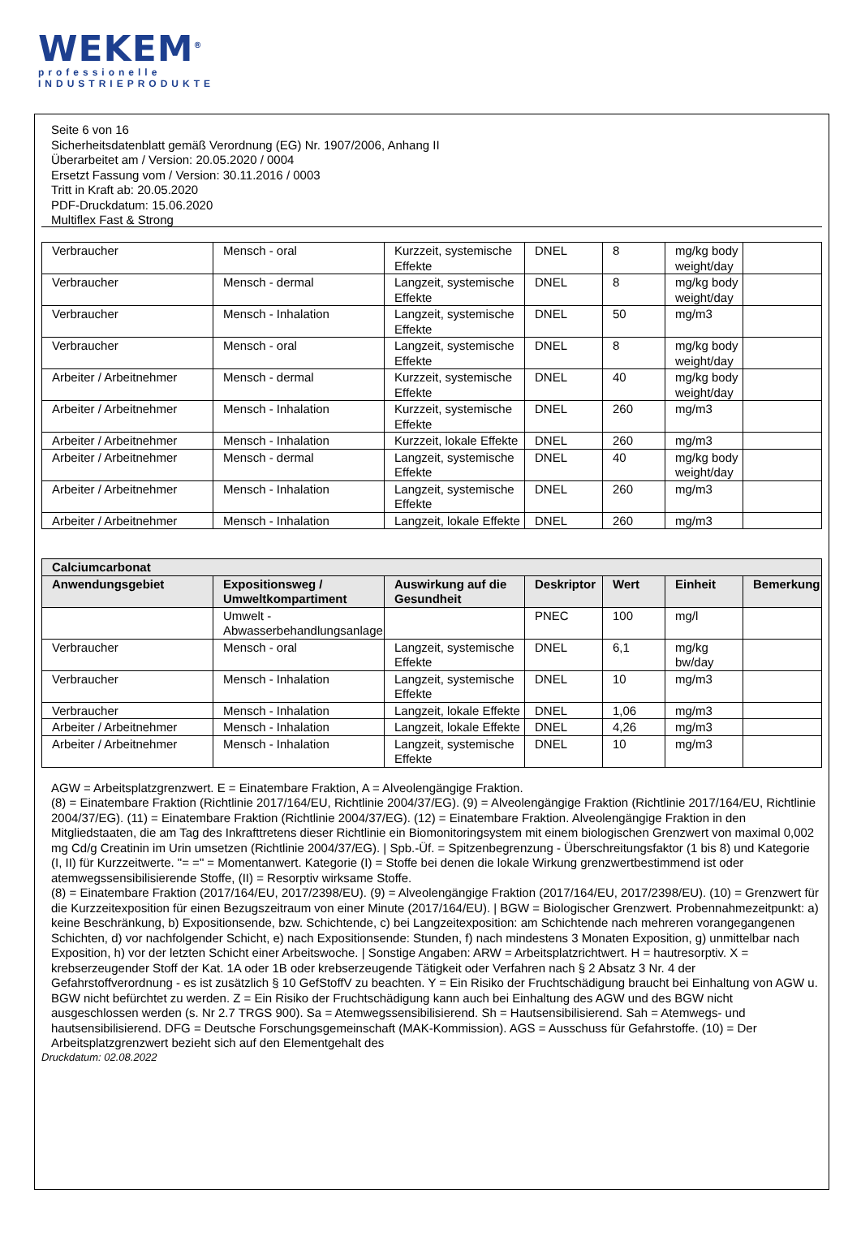WEKEM<sup>®</sup>
professionelle
INDUSTRIEPRODUKTE
Seite 6 von 16
Sicherheitsdatenblatt gemäß Verordnung (EG) Nr. 1907/2006, Anhang II
Überarbeitet am / Version: 20.05.2020 / 0004
Ersetzt Fassung vom / Version: 30.11.2016 / 0003
Tritt in Kraft ab: 20.05.2020
PDF-Druckdatum: 15.06.2020
Multiflex Fast & Strong
| Verbraucher | Mensch - oral | Kurzzeit, systemische Effekte | DNEL | 8 | mg/kg body weight/day | |
| Verbraucher | Mensch - dermal | Langzeit, systemische Effekte | DNEL | 8 | mg/kg body weight/day | |
| Verbraucher | Mensch - Inhalation | Langzeit, systemische Effekte | DNEL | 50 | mg/m3 | |
| Verbraucher | Mensch - oral | Langzeit, systemische Effekte | DNEL | 8 | mg/kg body weight/day | |
| Arbeiter / Arbeitnehmer | Mensch - dermal | Kurzzeit, systemische Effekte | DNEL | 40 | mg/kg body weight/day | |
| Arbeiter / Arbeitnehmer | Mensch - Inhalation | Kurzzeit, systemische Effekte | DNEL | 260 | mg/m3 | |
| Arbeiter / Arbeitnehmer | Mensch - Inhalation | Kurzzeit, lokale Effekte | DNEL | 260 | mg/m3 | |
| Arbeiter / Arbeitnehmer | Mensch - dermal | Langzeit, systemische Effekte | DNEL | 40 | mg/kg body weight/day | |
| Arbeiter / Arbeitnehmer | Mensch - Inhalation | Langzeit, systemische Effekte | DNEL | 260 | mg/m3 | |
| Arbeiter / Arbeitnehmer | Mensch - Inhalation | Langzeit, lokale Effekte | DNEL | 260 | mg/m3 | |
| Calciumcarbonat | | | | | | |
| --- | --- | --- | --- | --- | --- | --- |
| Anwendungsgebiet | Expositionsweg / Umweltkompartiment | Auswirkung auf die Gesundheit | Deskriptor | Wert | Einheit | Bemerkung |
| | Umwelt - Abwasserbehandlungsanlage | | PNEC | 100 | mg/l | |
| Verbraucher | Mensch - oral | Langzeit, systemische Effekte | DNEL | 6,1 | mg/kg bw/day | |
| Verbraucher | Mensch - Inhalation | Langzeit, systemische Effekte | DNEL | 10 | mg/m3 | |
| Verbraucher | Mensch - Inhalation | Langzeit, lokale Effekte | DNEL | 1,06 | mg/m3 | |
| Arbeiter / Arbeitnehmer | Mensch - Inhalation | Langzeit, lokale Effekte | DNEL | 4,26 | mg/m3 | |
| Arbeiter / Arbeitnehmer | Mensch - Inhalation | Langzeit, systemische Effekte | DNEL | 10 | mg/m3 | |
AGW = Arbeitsplatzgrenzwert. E = Einatembare Fraktion, A = Alveolengängige Fraktion.
(8) = Einatembare Fraktion (Richtlinie 2017/164/EU, Richtlinie 2004/37/EG). (9) = Alveolengängige Fraktion (Richtlinie 2017/164/EU, Richtlinie 2004/37/EG). (11) = Einatembare Fraktion (Richtlinie 2004/37/EG). (12) = Einatembare Fraktion. Alveolengängige Fraktion in den Mitgliedstaaten, die am Tag des Inkrafttretens dieser Richtlinie ein Biomonitoringsystem mit einem biologischen Grenzwert von maximal 0,002 mg Cd/g Creatinin im Urin umsetzen (Richtlinie 2004/37/EG). | Spb.-Üf. = Spitzenbegrenzung - Überschreitungsfaktor (1 bis 8) und Kategorie (I, II) für Kurzzeitwerte. "= =" = Momentanwert. Kategorie (I) = Stoffe bei denen die lokale Wirkung grenzwertbestimmend ist oder atemwegssensibilisierende Stoffe, (II) = Resorptiv wirksame Stoffe.
(8) = Einatembare Fraktion (2017/164/EU, 2017/2398/EU). (9) = Alveolengängige Fraktion (2017/164/EU, 2017/2398/EU). (10) = Grenzwert für die Kurzzeitexposition für einen Bezugszeitraum von einer Minute (2017/164/EU). | BGW = Biologischer Grenzwert. Probennahmezeitpunkt: a) keine Beschränkung, b) Expositionsende, bzw. Schichtende, c) bei Langzeitexposition: am Schichtende nach mehreren vorangegangenen Schichten, d) vor nachfolgender Schicht, e) nach Expositionsende: Stunden, f) nach mindestens 3 Monaten Exposition, g) unmittelbar nach Exposition, h) vor der letzten Schicht einer Arbeitswoche. | Sonstige Angaben: ARW = Arbeitsplatzrichtwert. H = hautresorptiv. X = krebserzeugender Stoff der Kat. 1A oder 1B oder krebserzeugende Tätigkeit oder Verfahren nach § 2 Absatz 3 Nr. 4 der Gefahrstoffverordnung - es ist zusätzlich § 10 GefStoffV zu beachten. Y = Ein Risiko der Fruchtschädigung braucht bei Einhaltung von AGW u. BGW nicht befürchtet zu werden. Z = Ein Risiko der Fruchtschädigung kann auch bei Einhaltung des AGW und des BGW nicht ausgeschlossen werden (s. Nr 2.7 TRGS 900). Sa = Atemwegssensibilisierend. Sh = Hautsensibilisierend. Sah = Atemwegs- und hautsensibilisierend. DFG = Deutsche Forschungsgemeinschaft (MAK-Kommission). AGS = Ausschuss für Gefahrstoffe. (10) = Der Arbeitsplatzgrenzwert bezieht sich auf den Elementgehalt des
Druckdatum: 02.08.2022